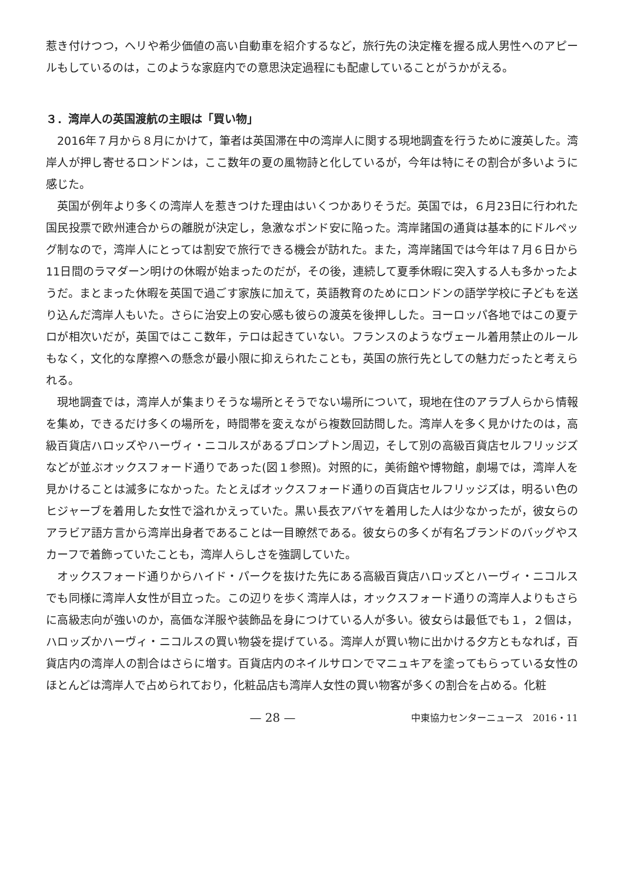惹き付けつつ，ヘリや希少価値の高い自動車を紹介するなど，旅行先の決定権を握る成人男性へのアピールもしているのは，このような家庭内での意思決定過程にも配慮していることがうかがえる。
３．湾岸人の英国渡航の主眼は「買い物」
2016年７月から８月にかけて，筆者は英国滞在中の湾岸人に関する現地調査を行うために渡英した。湾岸人が押し寄せるロンドンは，ここ数年の夏の風物詩と化しているが，今年は特にその割合が多いように感じた。
英国が例年より多くの湾岸人を惹きつけた理由はいくつかありそうだ。英国では，６月23日に行われた国民投票で欧州連合からの離脱が決定し，急激なポンド安に陥った。湾岸諸国の通貨は基本的にドルペッグ制なので，湾岸人にとっては割安で旅行できる機会が訪れた。また，湾岸諸国では今年は７月６日から11日間のラマダーン明けの休暇が始まったのだが，その後，連続して夏季休暇に突入する人も多かったようだ。まとまった休暇を英国で過ごす家族に加えて，英語教育のためにロンドンの語学学校に子どもを送り込んだ湾岸人もいた。さらに治安上の安心感も彼らの渡英を後押しした。ヨーロッパ各地ではこの夏テロが相次いだが，英国ではここ数年，テロは起きていない。フランスのようなヴェール着用禁止のルールもなく，文化的な摩擦への懸念が最小限に抑えられたことも，英国の旅行先としての魅力だったと考えられる。
現地調査では，湾岸人が集まりそうな場所とそうでない場所について，現地在住のアラブ人らから情報を集め，できるだけ多くの場所を，時間帯を変えながら複数回訪問した。湾岸人を多く見かけたのは，高級百貨店ハロッズやハーヴィ・ニコルスがあるブロンプトン周辺，そして別の高級百貨店セルフリッジズなどが並ぶオックスフォード通りであった(図１参照)。対照的に，美術館や博物館，劇場では，湾岸人を見かけることは滅多になかった。たとえばオックスフォード通りの百貨店セルフリッジズは，明るい色のヒジャーブを着用した女性で溢れかえっていた。黒い長衣アバヤを着用した人は少なかったが，彼女らのアラビア語方言から湾岸出身者であることは一目瞭然である。彼女らの多くが有名ブランドのバッグやスカーフで着飾っていたことも，湾岸人らしさを強調していた。
オックスフォード通りからハイド・パークを抜けた先にある高級百貨店ハロッズとハーヴィ・ニコルスでも同様に湾岸人女性が目立った。この辺りを歩く湾岸人は，オックスフォード通りの湾岸人よりもさらに高級志向が強いのか，高価な洋服や装飾品を身につけている人が多い。彼女らは最低でも１，２個は，ハロッズかハーヴィ・ニコルスの買い物袋を提げている。湾岸人が買い物に出かける夕方ともなれば，百貨店内の湾岸人の割合はさらに増す。百貨店内のネイルサロンでマニュキアを塗ってもらっている女性のほとんどは湾岸人で占められており，化粧品店も湾岸人女性の買い物客が多くの割合を占める。化粧
— 28 — 中東協力センターニュース　2016・11